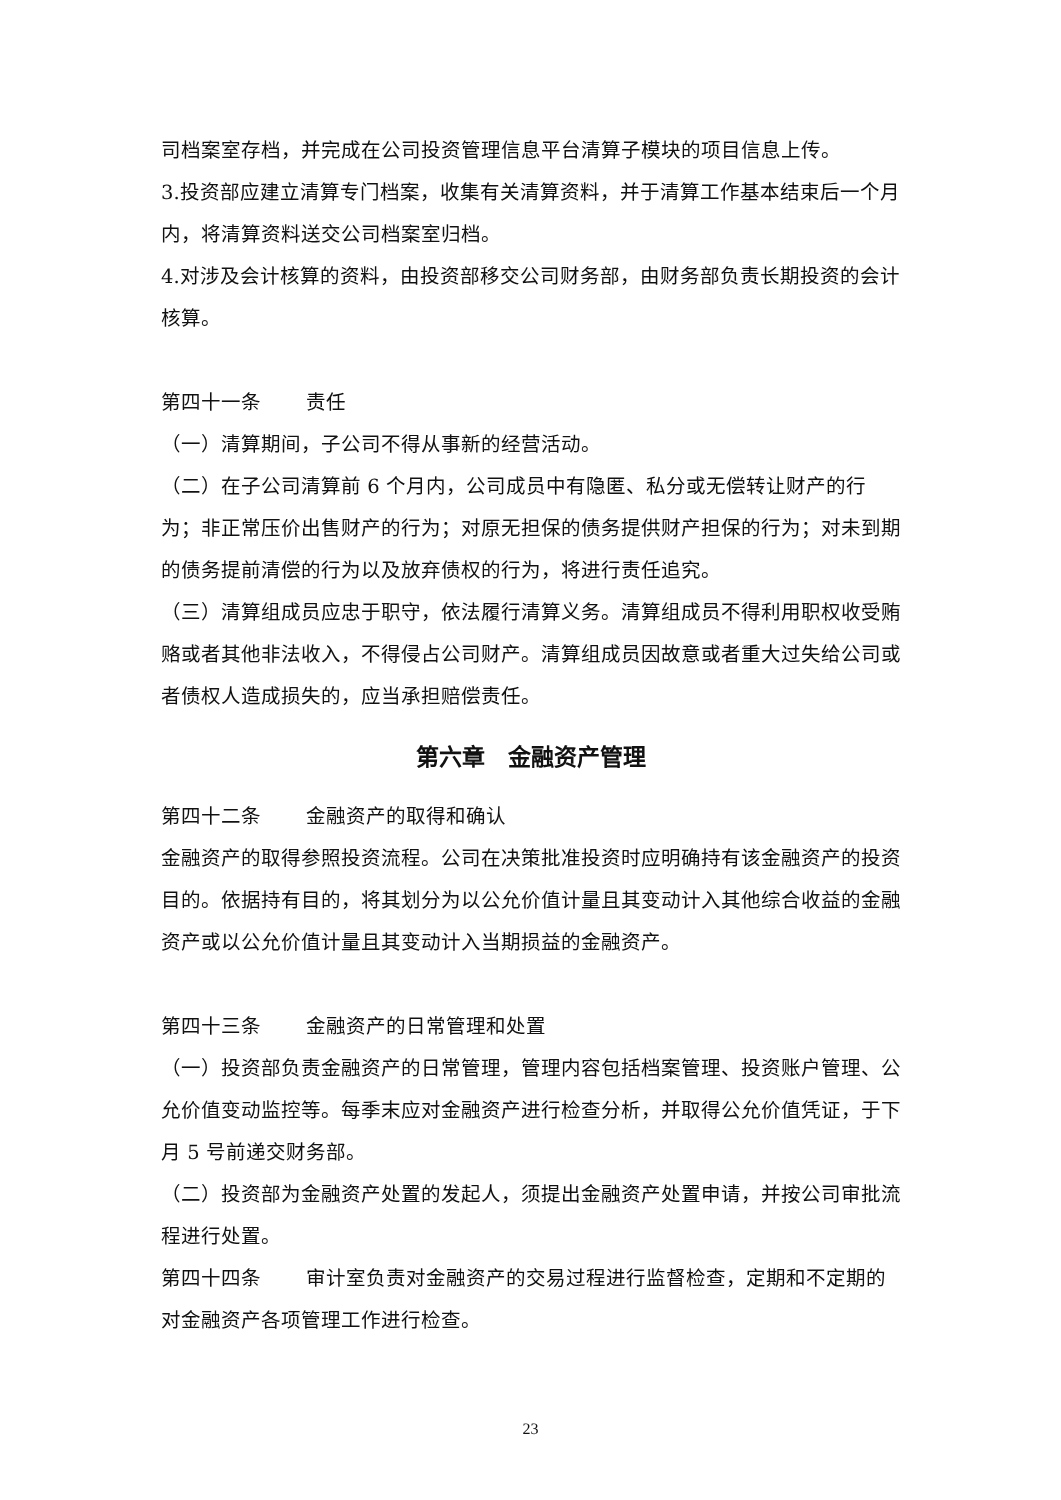司档案室存档，并完成在公司投资管理信息平台清算子模块的项目信息上传。
3.投资部应建立清算专门档案，收集有关清算资料，并于清算工作基本结束后一个月内，将清算资料送交公司档案室归档。
4.对涉及会计核算的资料，由投资部移交公司财务部，由财务部负责长期投资的会计核算。
第四十一条 责任
（一）清算期间，子公司不得从事新的经营活动。
（二）在子公司清算前 6 个月内，公司成员中有隐匿、私分或无偿转让财产的行为；非正常压价出售财产的行为；对原无担保的债务提供财产担保的行为；对未到期的债务提前清偿的行为以及放弃债权的行为，将进行责任追究。
（三）清算组成员应忠于职守，依法履行清算义务。清算组成员不得利用职权收受贿赂或者其他非法收入，不得侵占公司财产。清算组成员因故意或者重大过失给公司或者债权人造成损失的，应当承担赔偿责任。
第六章　金融资产管理
第四十二条 金融资产的取得和确认
金融资产的取得参照投资流程。公司在决策批准投资时应明确持有该金融资产的投资目的。依据持有目的，将其划分为以公允价值计量且其变动计入其他综合收益的金融资产或以公允价值计量且其变动计入当期损益的金融资产。
第四十三条 金融资产的日常管理和处置
（一）投资部负责金融资产的日常管理，管理内容包括档案管理、投资账户管理、公允价值变动监控等。每季末应对金融资产进行检查分析，并取得公允价值凭证，于下月 5 号前递交财务部。
（二）投资部为金融资产处置的发起人，须提出金融资产处置申请，并按公司审批流程进行处置。
第四十四条 审计室负责对金融资产的交易过程进行监督检查，定期和不定期的对金融资产各项管理工作进行检查。
23